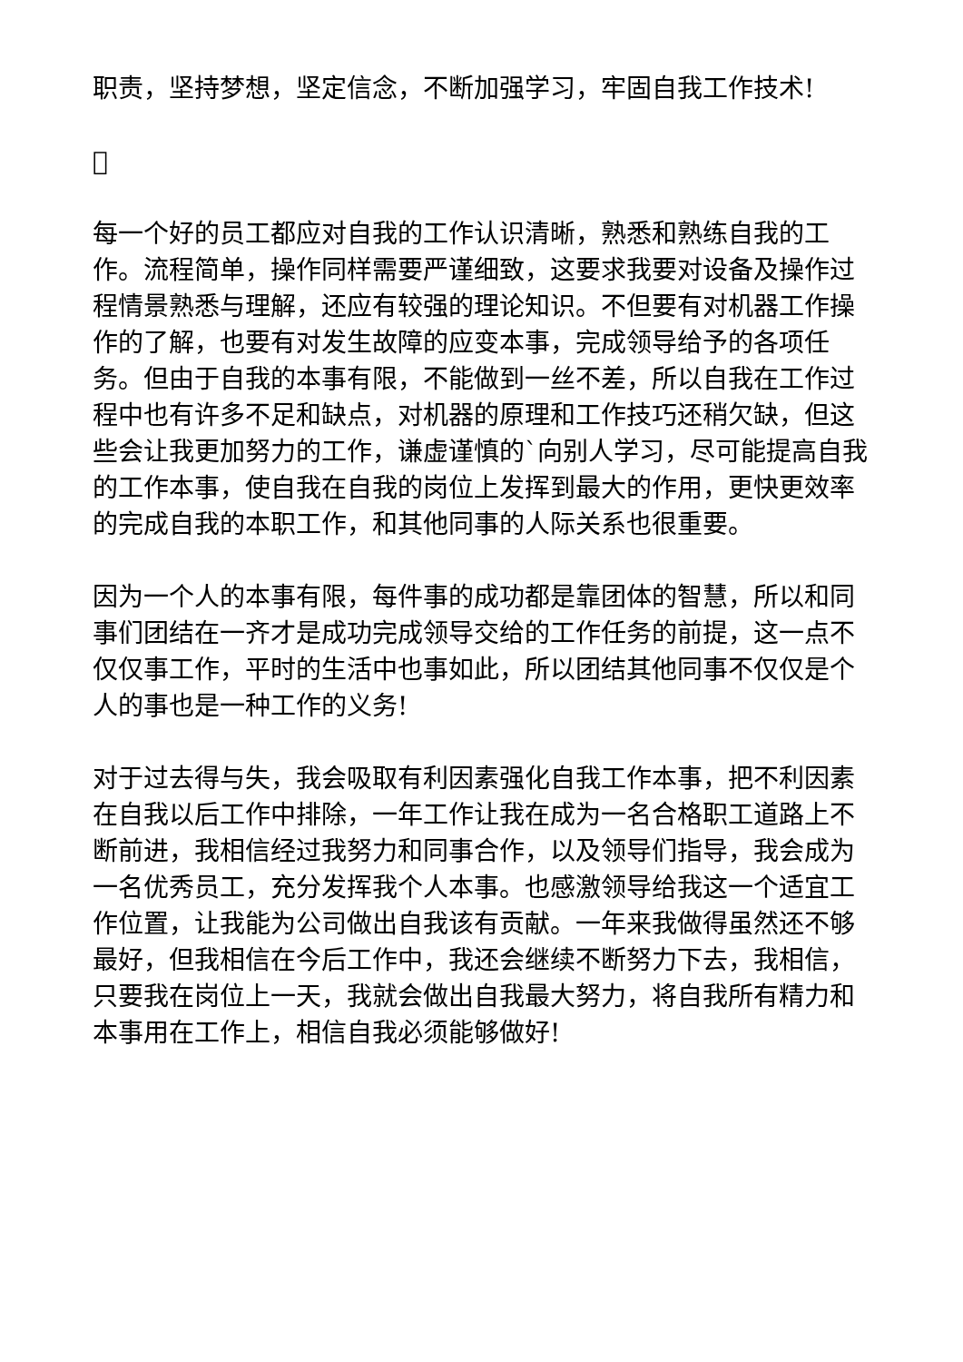职责，坚持梦想，坚定信念，不断加强学习，牢固自我工作技术!

每一个好的员工都应对自我的工作认识清晰，熟悉和熟练自我的工作。流程简单，操作同样需要严谨细致，这要求我要对设备及操作过程情景熟悉与理解，还应有较强的理论知识。不但要有对机器工作操作的了解，也要有对发生故障的应变本事，完成领导给予的各项任务。但由于自我的本事有限，不能做到一丝不差，所以自我在工作过程中也有许多不足和缺点，对机器的原理和工作技巧还稍欠缺，但这些会让我更加努力的工作，谦虚谨慎的`向别人学习，尽可能提高自我的工作本事，使自我在自我的岗位上发挥到最大的作用，更快更效率的完成自我的本职工作，和其他同事的人际关系也很重要。
因为一个人的本事有限，每件事的成功都是靠团体的智慧，所以和同事们团结在一齐才是成功完成领导交给的工作任务的前提，这一点不仅仅事工作，平时的生活中也事如此，所以团结其他同事不仅仅是个人的事也是一种工作的义务!
对于过去得与失，我会吸取有利因素强化自我工作本事，把不利因素在自我以后工作中排除，一年工作让我在成为一名合格职工道路上不断前进，我相信经过我努力和同事合作，以及领导们指导，我会成为一名优秀员工，充分发挥我个人本事。也感激领导给我这一个适宜工作位置，让我能为公司做出自我该有贡献。一年来我做得虽然还不够最好，但我相信在今后工作中，我还会继续不断努力下去，我相信，只要我在岗位上一天，我就会做出自我最大努力，将自我所有精力和本事用在工作上，相信自我必须能够做好!